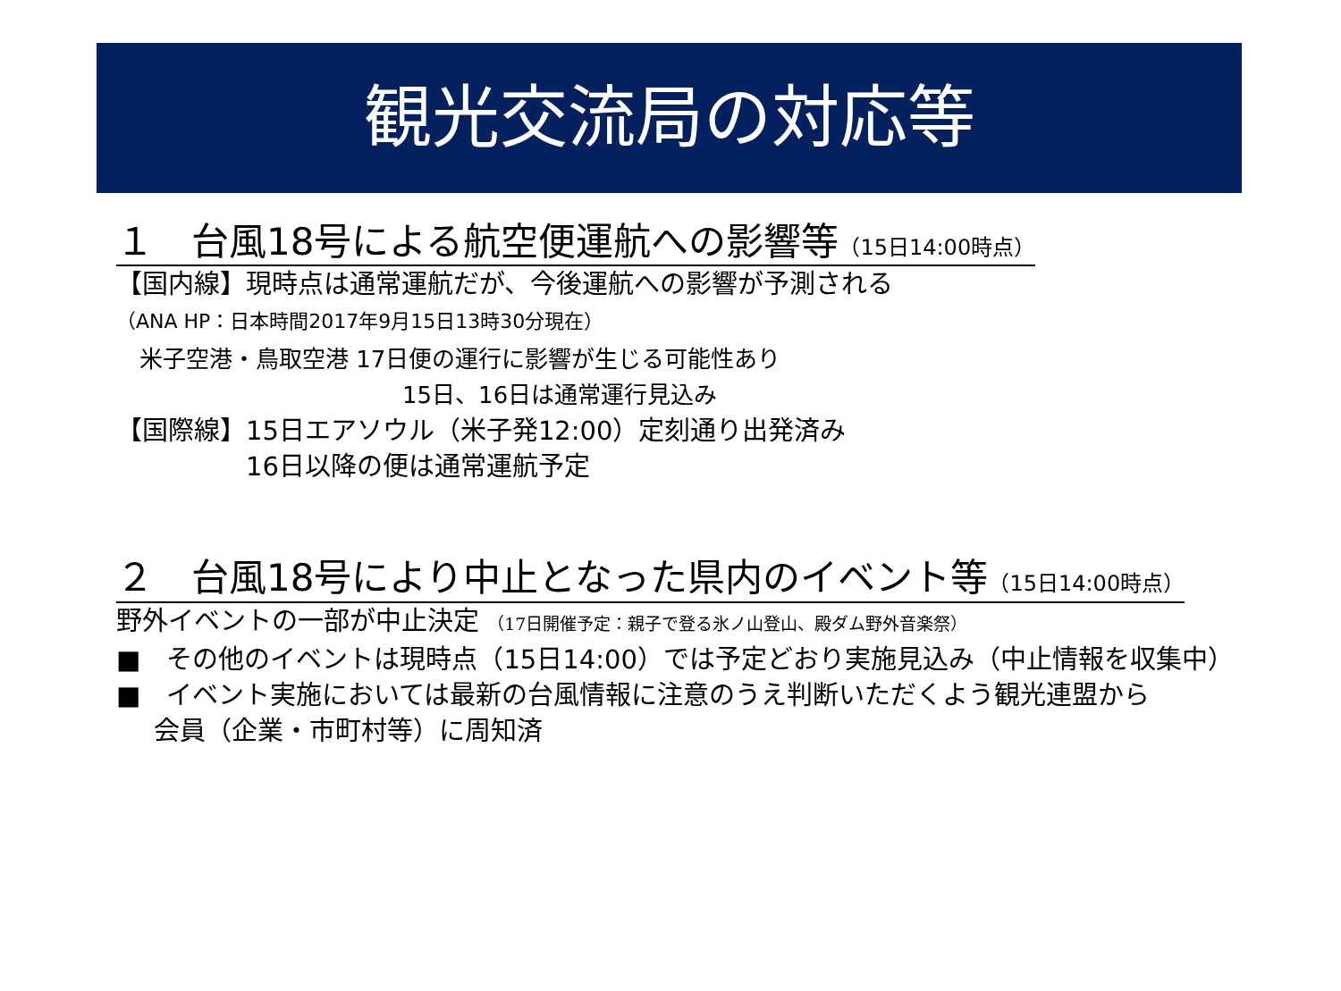観光交流局の対応等
１　台風18号による航空便運航への影響等（15日14:00時点）
【国内線】現時点は通常運航だが、今後運航への影響が予測される
（ANA HP：日本時間2017年9月15日13時30分現在）
　米子空港・鳥取空港 17日便の運行に影響が生じる可能性あり
15日、16日は通常運行見込み
【国際線】15日エアソウル（米子発12:00）定刻通り出発済み
16日以降の便は通常運航予定
２　台風18号により中止となった県内のイベント等（15日14:00時点）
野外イベントの一部が中止決定 （17日開催予定：親子で登る氷ノ山登山、殿ダム野外音楽祭）
■　その他のイベントは現時点（15日14:00）では予定どおり実施見込み（中止情報を収集中）
■　イベント実施においては最新の台風情報に注意のうえ判断いただくよう観光連盟から
会員（企業・市町村等）に周知済